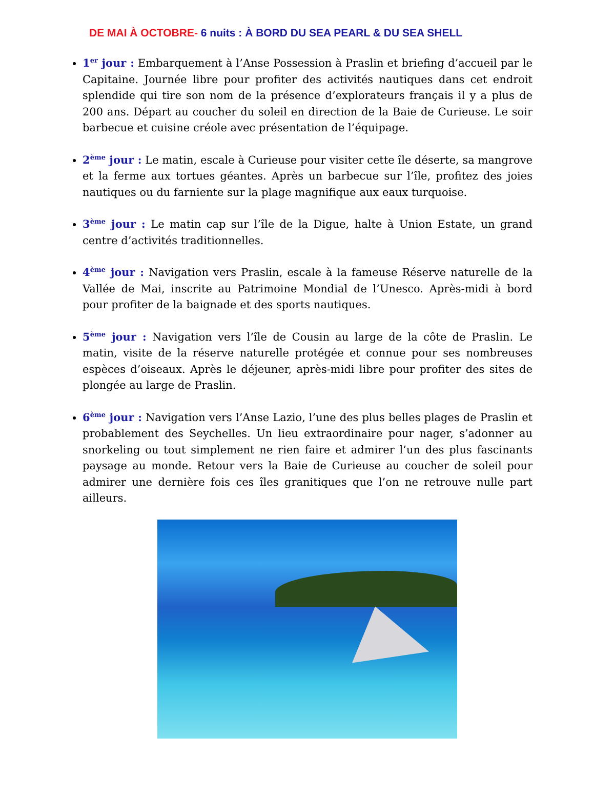DE MAI À OCTOBRE- 6 nuits : À BORD DU SEA PEARL & DU SEA SHELL
1<sup>er</sup> jour : Embarquement à l’Anse Possession à Praslin et briefing d’accueil par le Capitaine. Journée libre pour profiter des activités nautiques dans cet endroit splendide qui tire son nom de la présence d’explorateurs français il y a plus de 200 ans. Départ au coucher du soleil en direction de la Baie de Curieuse. Le soir barbecue et cuisine créole avec présentation de l’équipage.
2<sup>ème</sup> jour : Le matin, escale à Curieuse pour visiter cette île déserte, sa mangrove et la ferme aux tortues géantes. Après un barbecue sur l’île, profitez des joies nautiques ou du farniente sur la plage magnifique aux eaux turquoise.
3<sup>ème</sup> jour : Le matin cap sur l’île de la Digue, halte à Union Estate, un grand centre d’activités traditionnelles.
4<sup>ème</sup> jour : Navigation vers Praslin, escale à la fameuse Réserve naturelle de la Vallée de Mai, inscrite au Patrimoine Mondial de l’Unesco. Après-midi à bord pour profiter de la baignade et des sports nautiques.
5<sup>ème</sup> jour : Navigation vers l’île de Cousin au large de la côte de Praslin. Le matin, visite de la réserve naturelle protégée et connue pour ses nombreuses espèces d’oiseaux. Après le déjeuner, après-midi libre pour profiter des sites de plongée au large de Praslin.
6<sup>ème</sup> jour : Navigation vers l’Anse Lazio, l’une des plus belles plages de Praslin et probablement des Seychelles. Un lieu extraordinaire pour nager, s’adonner au snorkeling ou tout simplement ne rien faire et admirer l’un des plus fascinants paysage au monde. Retour vers la Baie de Curieuse au coucher de soleil pour admirer une dernière fois ces îles granitiques que l’on ne retrouve nulle part ailleurs.